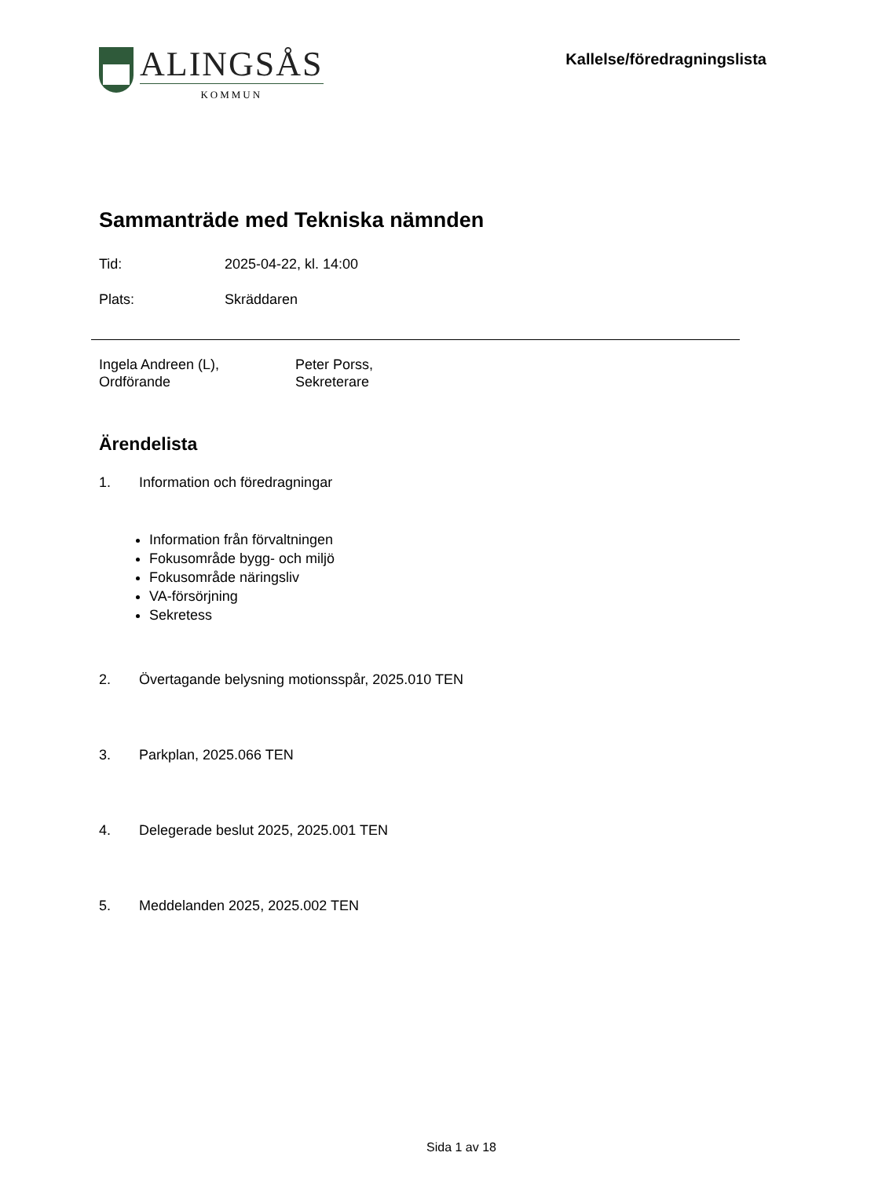ALINGSÅS
KOMMUN
Kallelse/föredragningslista
Sammanträde med Tekniska nämnden
Tid: 2025-04-22, kl. 14:00
Plats: Skräddaren
Ingela Andreen (L),
Ordförande
Peter Porss,
Sekreterare
Ärendelista
1. Information och föredragningar
Information från förvaltningen
Fokusområde bygg- och miljö
Fokusområde näringsliv
VA-försörjning
Sekretess
2. Övertagande belysning motionsspår, 2025.010 TEN
3. Parkplan, 2025.066 TEN
4. Delegerade beslut 2025, 2025.001 TEN
5. Meddelanden 2025, 2025.002 TEN
Sida 1 av 18